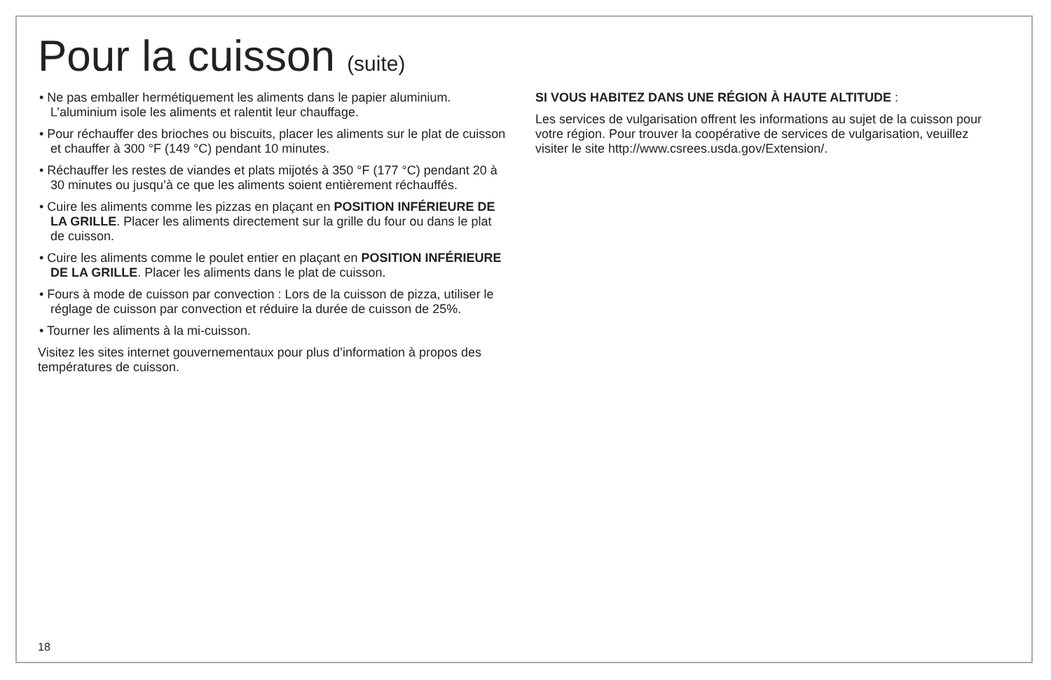Pour la cuisson (suite)
• Ne pas emballer hermétiquement les aliments dans le papier aluminium. L’aluminium isole les aliments et ralentit leur chauffage.
• Pour réchauffer des brioches ou biscuits, placer les aliments sur le plat de cuisson et chauffer à 300 °F (149 °C) pendant 10 minutes.
• Réchauffer les restes de viandes et plats mijotés à 350 °F (177 °C) pendant 20 à 30 minutes ou jusqu’à ce que les aliments soient entièrement réchauffés.
• Cuire les aliments comme les pizzas en plaçant en POSITION INFÉRIEURE DE LA GRILLE. Placer les aliments directement sur la grille du four ou dans le plat de cuisson.
• Cuire les aliments comme le poulet entier en plaçant en POSITION INFÉRIEURE DE LA GRILLE. Placer les aliments dans le plat de cuisson.
• Fours à mode de cuisson par convection : Lors de la cuisson de pizza, utiliser le réglage de cuisson par convection et réduire la durée de cuisson de 25%.
• Tourner les aliments à la mi-cuisson.
Visitez les sites internet gouvernementaux pour plus d’information à propos des températures de cuisson.
SI VOUS HABITEZ DANS UNE RÉGION À HAUTE ALTITUDE :
Les services de vulgarisation offrent les informations au sujet de la cuisson pour votre région. Pour trouver la coopérative de services de vulgarisation, veuillez visiter le site http://www.csrees.usda.gov/Extension/.
18